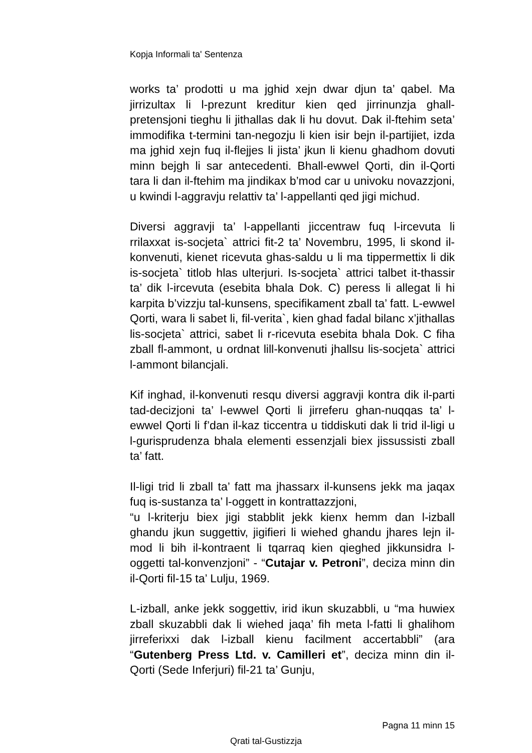Kopja Informali ta' Sentenza
works ta’ prodotti u ma jghid xejn dwar djun ta’ qabel. Ma jirrizultax li l-prezunt kreditur kien qed jirrinunzja ghall-pretensjoni tieghu li jithallas dak li hu dovut. Dak il-ftehim seta’ immodifika t-termini tan-negozju li kien isir bejn il-partijiet, izda ma jghid xejn fuq il-flejjes li jista’ jkun li kienu ghadhom dovuti minn bejgh li sar antecedenti. Bhall-ewwel Qorti, din il-Qorti tara li dan il-ftehim ma jindikax b’mod car u univoku novazzjoni, u kwindi l-aggravju relattiv ta’ l-appellanti qed jigi michud.
Diversi aggravji ta’ l-appellanti jiccentraw fuq l-ircevuta li rrilaxxat is-socjeta` attrici fit-2 ta’ Novembru, 1995, li skond il-konvenuti, kienet ricevuta ghas-saldu u li ma tippermettix li dik is-socjeta` titlob hlas ulterjuri. Is-socjeta` attrici talbet it-thassir ta’ dik l-ircevuta (esebita bhala Dok. C) peress li allegat li hi karpita b’vizzju tal-kunsens, specifikament zball ta’ fatt. L-ewwel Qorti, wara li sabet li, fil-verita`, kien ghad fadal bilanc x’jithallas lis-socjeta` attrici, sabet li r-ricevuta esebita bhala Dok. C fiha zball fl-ammont, u ordnat lill-konvenuti jhallsu lis-socjeta` attrici l-ammont bilancjali.
Kif inghad, il-konvenuti resqu diversi aggravji kontra dik il-parti tad-decizjoni ta’ l-ewwel Qorti li jirreferu ghan-nuqqas ta’ l-ewwel Qorti li f’dan il-kaz ticcentra u tiddiskuti dak li trid il-ligi u l-gurisprudenza bhala elementi essenzjali biex jissussisti zball ta’ fatt.
Il-ligi trid li zball ta’ fatt ma jhassarx il-kunsens jekk ma jaqax fuq is-sustanza ta’ l-oggett in kontrattazzjoni,
“u l-kriterju biex jigi stabblit jekk kienx hemm dan l-izball ghandu jkun suggettiv, jigifieri li wiehed ghandu jhares lejn il-mod li bih il-kontraent li tqarraq kien qieghed jikkunsidra l-oggetti tal-konvenzjoni” - “Cutajar v. Petroni”, deciza minn din il-Qorti fil-15 ta’ Lulju, 1969.
L-izball, anke jekk soggettiv, irid ikun skuzabbli, u “ma huwiex zball skuzabbli dak li wiehed jaqa’ fih meta l-fatti li ghalihom jirreferixxi dak l-izball kienu facilment accertabbli” (ara “Gutenberg Press Ltd. v. Camilleri et”, deciza minn din il-Qorti (Sede Inferjuri) fil-21 ta’ Gunju,
Pagna 11 minn 15
Qrati tal-Gustizzja